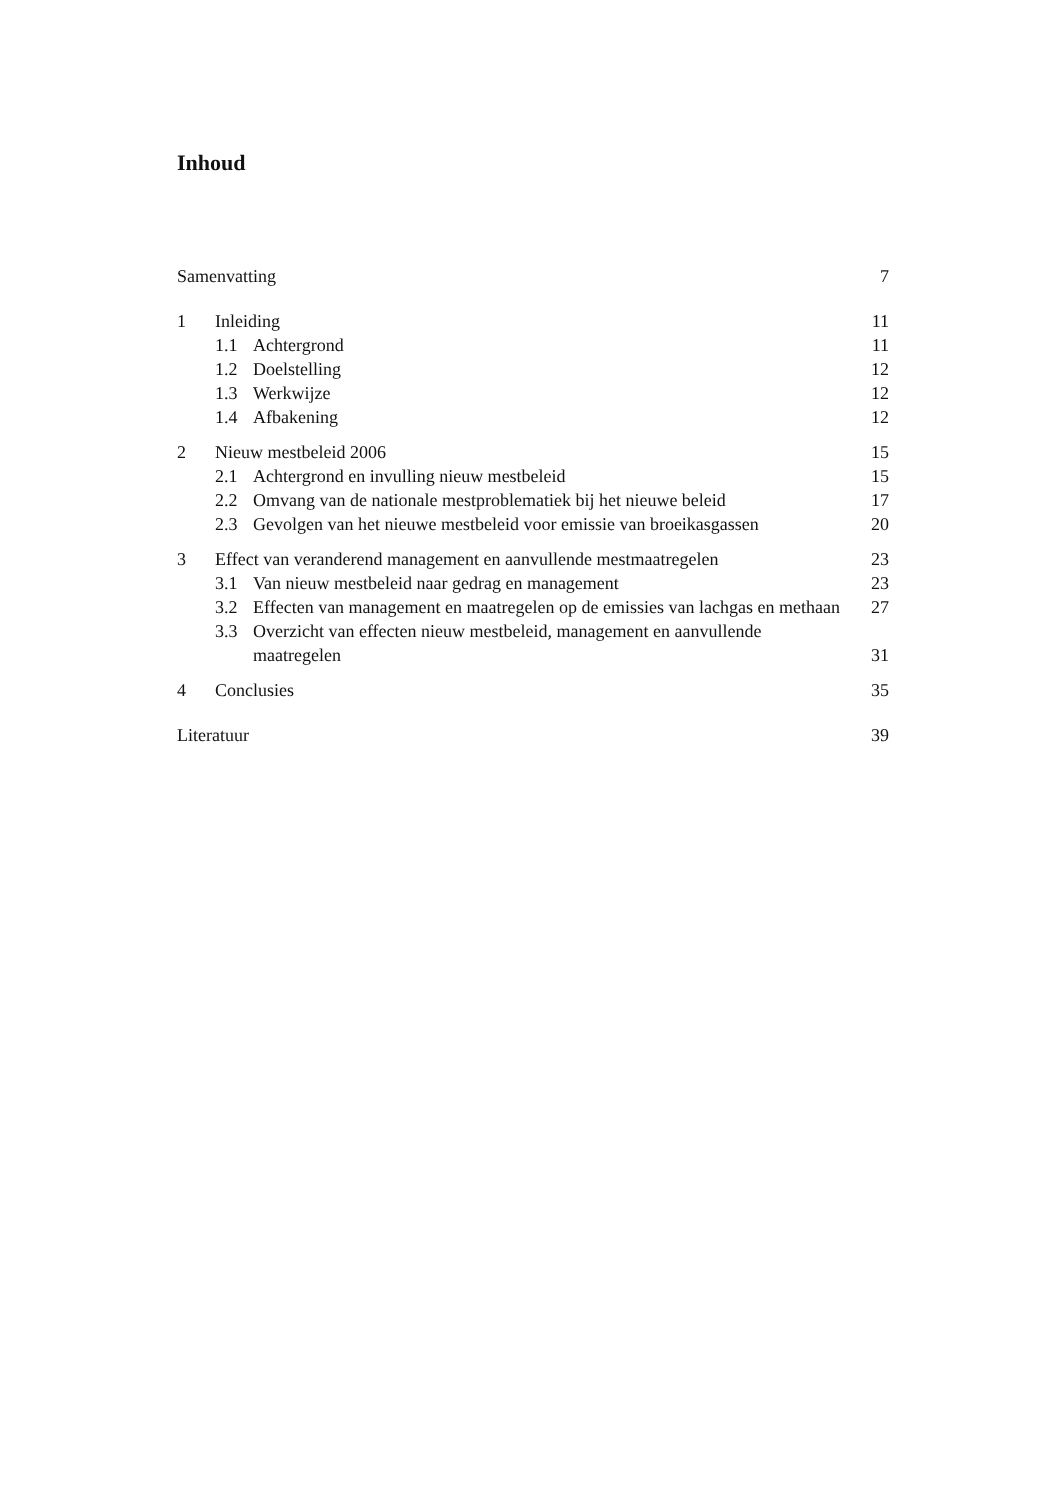Inhoud
Samenvatting 7
1 Inleiding 11
1.1 Achtergrond 11
1.2 Doelstelling 12
1.3 Werkwijze 12
1.4 Afbakening 12
2 Nieuw mestbeleid 2006 15
2.1 Achtergrond en invulling nieuw mestbeleid 15
2.2 Omvang van de nationale mestproblematiek bij het nieuwe beleid 17
2.3 Gevolgen van het nieuwe mestbeleid voor emissie van broeikasgassen 20
3 Effect van veranderend management en aanvullende mestmaatregelen 23
3.1 Van nieuw mestbeleid naar gedrag en management 23
3.2 Effecten van management en maatregelen op de emissies van lachgas en methaan 27
3.3 Overzicht van effecten nieuw mestbeleid, management en aanvullende maatregelen 31
4 Conclusies 35
Literatuur 39